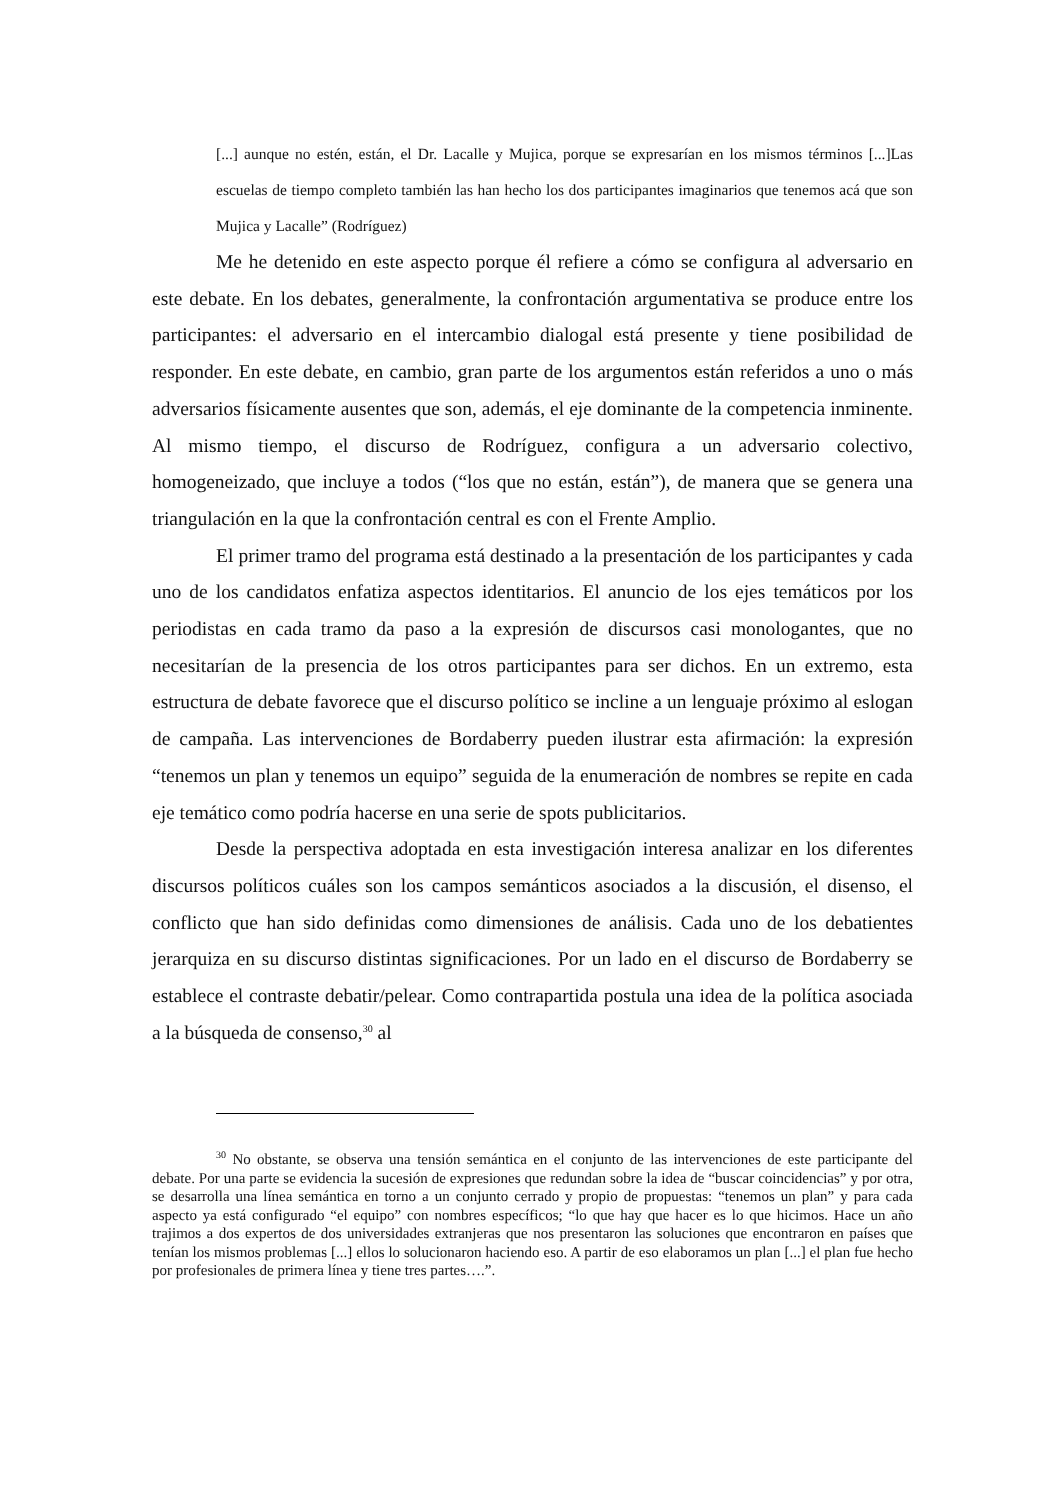[...] aunque no estén, están, el Dr. Lacalle y Mujica, porque se expresarían en los mismos términos [...]Las escuelas de tiempo completo también las han hecho los dos participantes imaginarios que tenemos acá que son Mujica y Lacalle” (Rodríguez)
Me he detenido en este aspecto porque él refiere a cómo se configura al adversario en este debate. En los debates, generalmente, la confrontación argumentativa se produce entre los participantes: el adversario en el intercambio dialogal está presente y tiene posibilidad de responder. En este debate, en cambio, gran parte de los argumentos están referidos a uno o más adversarios físicamente ausentes que son, además, el eje dominante de la competencia inminente. Al mismo tiempo, el discurso de Rodríguez, configura a un adversario colectivo, homogeneizado, que incluye a todos (“los que no están, están”), de manera que se genera una triangulación en la que la confrontación central es con el Frente Amplio.
El primer tramo del programa está destinado a la presentación de los participantes y cada uno de los candidatos enfatiza aspectos identitarios. El anuncio de los ejes temáticos por los periodistas en cada tramo da paso a la expresión de discursos casi monologantes, que no necesitarían de la presencia de los otros participantes para ser dichos. En un extremo, esta estructura de debate favorece que el discurso político se incline a un lenguaje próximo al eslogan de campaña. Las intervenciones de Bordaberry pueden ilustrar esta afirmación: la expresión “tenemos un plan y tenemos un equipo” seguida de la enumeración de nombres se repite en cada eje temático como podría hacerse en una serie de spots publicitarios.
Desde la perspectiva adoptada en esta investigación interesa analizar en los diferentes discursos políticos cuáles son los campos semánticos asociados a la discusión, el disenso, el conflicto que han sido definidas como dimensiones de análisis. Cada uno de los debatientes jerarquiza en su discurso distintas significaciones. Por un lado en el discurso de Bordaberry se establece el contraste debatir/pelear. Como contrapartida postula una idea de la política asociada a la búsqueda de consenso,<sup>30</sup> al
<sup>30</sup> No obstante, se observa una tensión semántica en el conjunto de las intervenciones de este participante del debate. Por una parte se evidencia la sucesión de expresiones que redundan sobre la idea de “buscar coincidencias” y por otra, se desarrolla una línea semántica en torno a un conjunto cerrado y propio de propuestas: “tenemos un plan” y para cada aspecto ya está configurado “el equipo” con nombres específicos; “lo que hay que hacer es lo que hicimos. Hace un año trajimos a dos expertos de dos universidades extranjeras que nos presentaron las soluciones que encontraron en países que tenían los mismos problemas [...] ellos lo solucionaron haciendo eso. A partir de eso elaboramos un plan [...] el plan fue hecho por profesionales de primera línea y tiene tres partes….”.